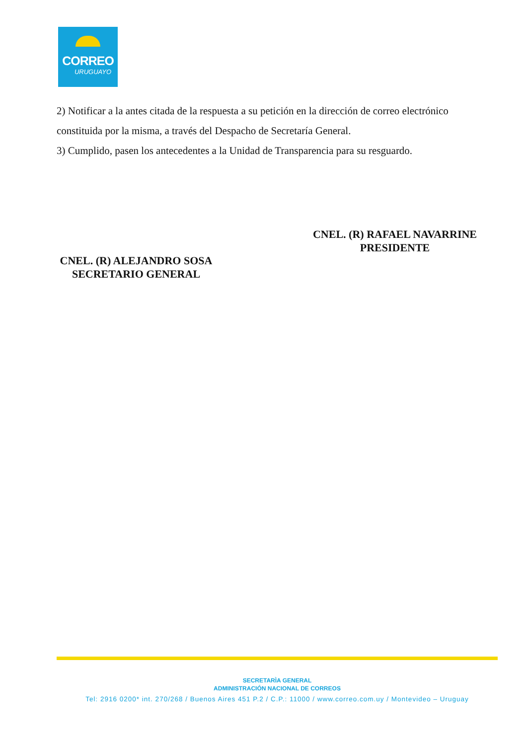CORREO
URUGUAYO
2) Notificar a la antes citada de la respuesta a su petición en la dirección de correo electrónico constituida por la misma, a través del Despacho de Secretaría General.
3) Cumplido, pasen los antecedentes a la Unidad de Transparencia para su resguardo.
CNEL. (R) RAFAEL NAVARRINE
PRESIDENTE
CNEL. (R) ALEJANDRO SOSA
SECRETARIO GENERAL
SECRETARÌA GENERAL
ADMINISTRACIÓN NACIONAL DE CORREOS
Tel: 2916 0200* int. 270/268 / Buenos Aires 451 P.2 / C.P.: 11000 / www.correo.com.uy / Montevideo – Uruguay